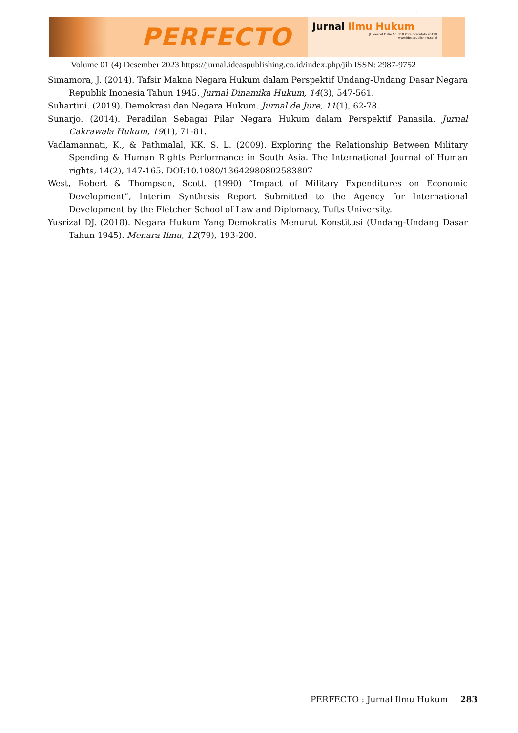-
PERFECTO
Jurnal Ilmu Hukum
Jl. Joesoef Dalie No. 110 Kota Gorontalo 96128
www.ideaspublishing.co.id
Volume 01 (4) Desember 2023 https://jurnal.ideaspublishing.co.id/index.php/jih ISSN: 2987-9752
Simamora, J. (2014). Tafsir Makna Negara Hukum dalam Perspektif Undang-Undang Dasar Negara Republik Inonesia Tahun 1945. Jurnal Dinamika Hukum, 14(3), 547-561.
Suhartini. (2019). Demokrasi dan Negara Hukum. Jurnal de Jure, 11(1), 62-78.
Sunarjo. (2014). Peradilan Sebagai Pilar Negara Hukum dalam Perspektif Panasila. Jurnal Cakrawala Hukum, 19(1), 71-81.
Vadlamannati, K., & Pathmalal, KK. S. L. (2009). Exploring the Relationship Between Military Spending & Human Rights Performance in South Asia. The International Journal of Human rights, 14(2), 147-165. DOI:10.1080/13642980802583807
West, Robert & Thompson, Scott. (1990) “Impact of Military Expenditures on Economic Development”, Interim Synthesis Report Submitted to the Agency for International Development by the Fletcher School of Law and Diplomacy, Tufts University.
Yusrizal DJ. (2018). Negara Hukum Yang Demokratis Menurut Konstitusi (Undang-Undang Dasar Tahun 1945). Menara Ilmu, 12(79), 193-200.
PERFECTO : Jurnal Ilmu Hukum 283